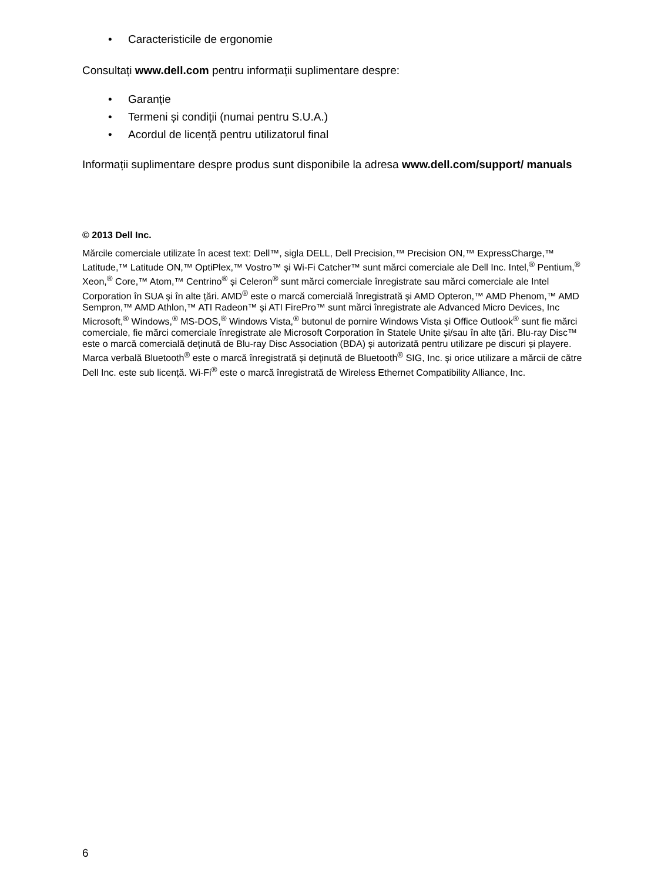• Caracteristicile de ergonomie
Consultați www.dell.com pentru informații suplimentare despre:
• Garanție
• Termeni și condiții (numai pentru S.U.A.)
• Acordul de licență pentru utilizatorul final
Informații suplimentare despre produs sunt disponibile la adresa www.dell.com/support/ manuals
© 2013 Dell Inc.
Mărcile comerciale utilizate în acest text: Dell™, sigla DELL, Dell Precision,™ Precision ON,™ ExpressCharge,™ Latitude,™ Latitude ON,™ OptiPlex,™ Vostro™ și Wi-Fi Catcher™ sunt mărci comerciale ale Dell Inc. Intel,<sup>®</sup> Pentium,<sup>®</sup> Xeon,<sup>®</sup> Core,™ Atom,™ Centrino<sup>®</sup> și Celeron<sup>®</sup> sunt mărci comerciale înregistrate sau mărci comerciale ale Intel Corporation în SUA și în alte țări. AMD<sup>®</sup> este o marcă comercială înregistrată și AMD Opteron,™ AMD Phenom,™ AMD Sempron,™ AMD Athlon,™ ATI Radeon™ și ATI FirePro™ sunt mărci înregistrate ale Advanced Micro Devices, Inc Microsoft,<sup>®</sup> Windows,<sup>®</sup> MS-DOS,<sup>®</sup> Windows Vista,<sup>®</sup> butonul de pornire Windows Vista și Office Outlook<sup>®</sup> sunt fie mărci comerciale, fie mărci comerciale înregistrate ale Microsoft Corporation în Statele Unite și/sau în alte țări. Blu-ray Disc™ este o marcă comercială deținută de Blu-ray Disc Association (BDA) și autorizată pentru utilizare pe discuri și playere. Marca verbală Bluetooth<sup>®</sup> este o marcă înregistrată și deținută de Bluetooth<sup>®</sup> SIG, Inc. și orice utilizare a mărcii de către Dell Inc. este sub licență. Wi-Fi<sup>®</sup> este o marcă înregistrată de Wireless Ethernet Compatibility Alliance, Inc.
6